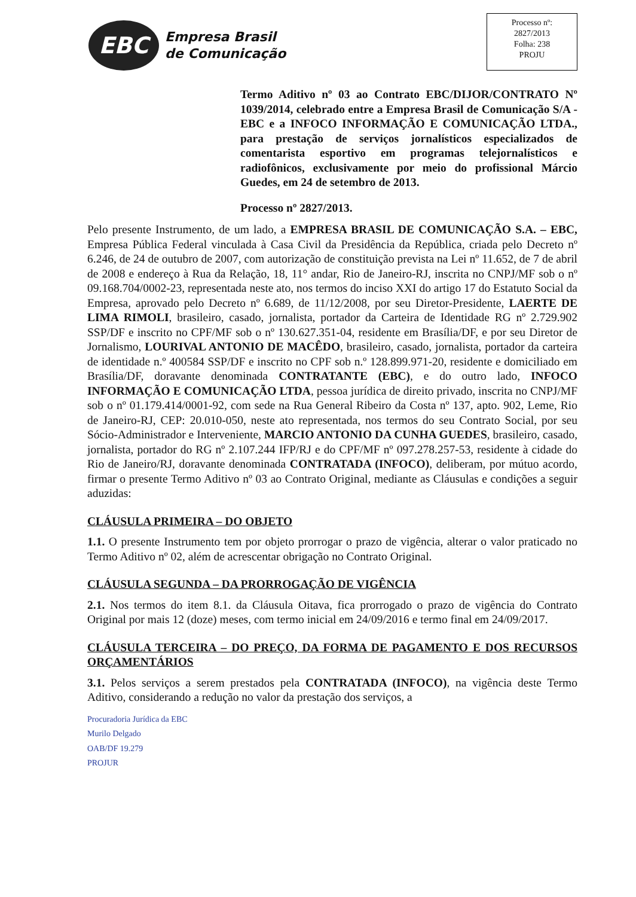EBC
Empresa Brasil
de Comunicação
Processo nº:
2827/2013
Folha: 238
PROJU
Termo Aditivo nº 03 ao Contrato EBC/DIJOR/CONTRATO Nº 1039/2014, celebrado entre a Empresa Brasil de Comunicação S/A - EBC e a INFOCO INFORMAÇÃO E COMUNICAÇÃO LTDA., para prestação de serviços jornalísticos especializados de comentarista esportivo em programas telejornalísticos e radiofônicos, exclusivamente por meio do profissional Márcio Guedes, em 24 de setembro de 2013.
Processo nº 2827/2013.
Pelo presente Instrumento, de um lado, a EMPRESA BRASIL DE COMUNICAÇÃO S.A. – EBC, Empresa Pública Federal vinculada à Casa Civil da Presidência da República, criada pelo Decreto nº 6.246, de 24 de outubro de 2007, com autorização de constituição prevista na Lei nº 11.652, de 7 de abril de 2008 e endereço à Rua da Relação, 18, 11° andar, Rio de Janeiro-RJ, inscrita no CNPJ/MF sob o nº 09.168.704/0002-23, representada neste ato, nos termos do inciso XXI do artigo 17 do Estatuto Social da Empresa, aprovado pelo Decreto nº 6.689, de 11/12/2008, por seu Diretor-Presidente, LAERTE DE LIMA RIMOLI, brasileiro, casado, jornalista, portador da Carteira de Identidade RG nº 2.729.902 SSP/DF e inscrito no CPF/MF sob o nº 130.627.351-04, residente em Brasília/DF, e por seu Diretor de Jornalismo, LOURIVAL ANTONIO DE MACÊDO, brasileiro, casado, jornalista, portador da carteira de identidade n.º 400584 SSP/DF e inscrito no CPF sob n.º 128.899.971-20, residente e domiciliado em Brasília/DF, doravante denominada CONTRATANTE (EBC), e do outro lado, INFOCO INFORMAÇÃO E COMUNICAÇÃO LTDA, pessoa jurídica de direito privado, inscrita no CNPJ/MF sob o nº 01.179.414/0001-92, com sede na Rua General Ribeiro da Costa nº 137, apto. 902, Leme, Rio de Janeiro-RJ, CEP: 20.010-050, neste ato representada, nos termos do seu Contrato Social, por seu Sócio-Administrador e Interveniente, MARCIO ANTONIO DA CUNHA GUEDES, brasileiro, casado, jornalista, portador do RG nº 2.107.244 IFP/RJ e do CPF/MF nº 097.278.257-53, residente à cidade do Rio de Janeiro/RJ, doravante denominada CONTRATADA (INFOCO), deliberam, por mútuo acordo, firmar o presente Termo Aditivo nº 03 ao Contrato Original, mediante as Cláusulas e condições a seguir aduzidas:
CLÁUSULA PRIMEIRA – DO OBJETO
1.1. O presente Instrumento tem por objeto prorrogar o prazo de vigência, alterar o valor praticado no Termo Aditivo nº 02, além de acrescentar obrigação no Contrato Original.
CLÁUSULA SEGUNDA – DA PRORROGAÇÃO DE VIGÊNCIA
2.1. Nos termos do item 8.1. da Cláusula Oitava, fica prorrogado o prazo de vigência do Contrato Original por mais 12 (doze) meses, com termo inicial em 24/09/2016 e termo final em 24/09/2017.
CLÁUSULA TERCEIRA – DO PREÇO, DA FORMA DE PAGAMENTO E DOS RECURSOS ORÇAMENTÁRIOS
3.1. Pelos serviços a serem prestados pela CONTRATADA (INFOCO), na vigência deste Termo Aditivo, considerando a redução no valor da prestação dos serviços, a
Procuradoria Jurídica da EBC
Murilo Delgado
OAB/DF 19.279
PROJUR